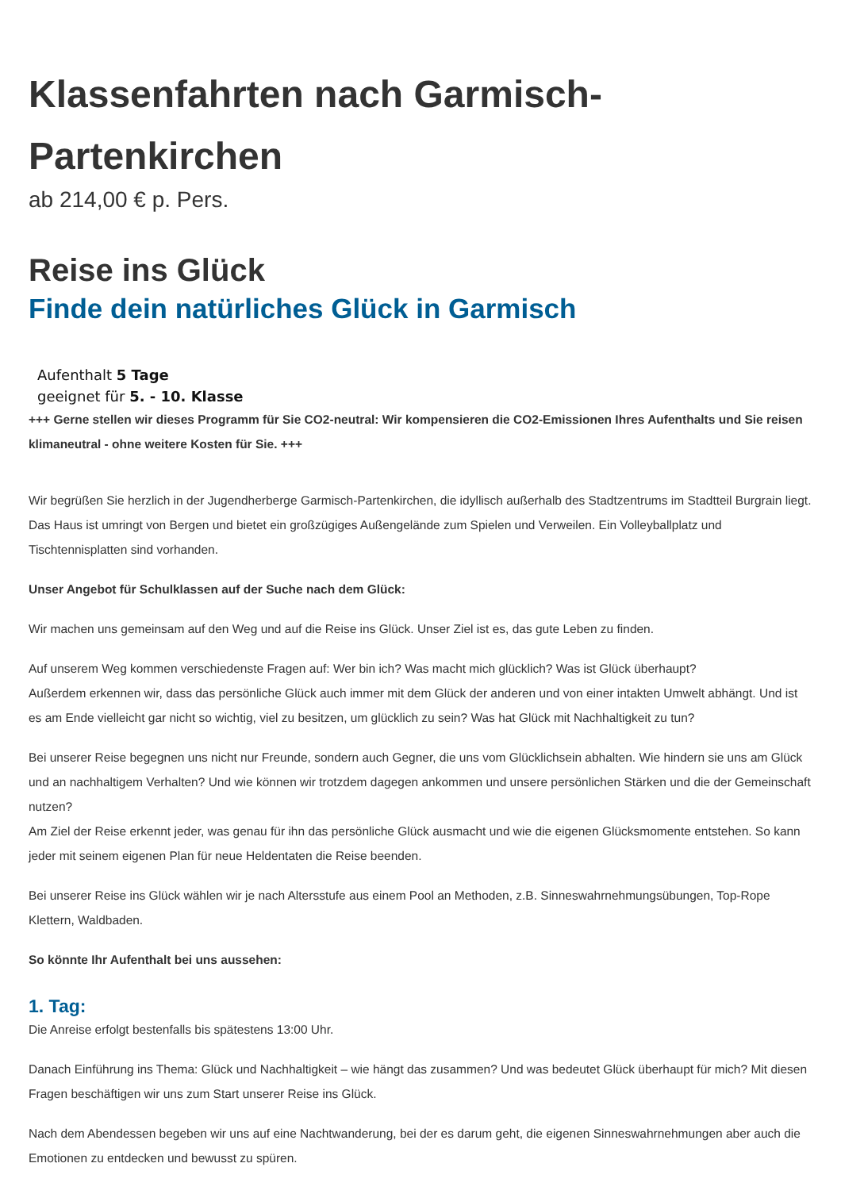Klassenfahrten nach Garmisch-Partenkirchen
ab 214,00 € p. Pers.
Reise ins Glück
Finde dein natürliches Glück in Garmisch
Aufenthalt 5 Tage
geeignet für 5. - 10. Klasse
+++ Gerne stellen wir dieses Programm für Sie CO2-neutral: Wir kompensieren die CO2-Emissionen Ihres Aufenthalts und Sie reisen klimaneutral - ohne weitere Kosten für Sie. +++
Wir begrüßen Sie herzlich in der Jugendherberge Garmisch-Partenkirchen, die idyllisch außerhalb des Stadtzentrums im Stadtteil Burgrain liegt. Das Haus ist umringt von Bergen und bietet ein großzügiges Außengelände zum Spielen und Verweilen. Ein Volleyballplatz und Tischtennisplatten sind vorhanden.
Unser Angebot für Schulklassen auf der Suche nach dem Glück:
Wir machen uns gemeinsam auf den Weg und auf die Reise ins Glück. Unser Ziel ist es, das gute Leben zu finden.
Auf unserem Weg kommen verschiedenste Fragen auf: Wer bin ich? Was macht mich glücklich? Was ist Glück überhaupt?
Außerdem erkennen wir, dass das persönliche Glück auch immer mit dem Glück der anderen und von einer intakten Umwelt abhängt. Und ist es am Ende vielleicht gar nicht so wichtig, viel zu besitzen, um glücklich zu sein? Was hat Glück mit Nachhaltigkeit zu tun?
Bei unserer Reise begegnen uns nicht nur Freunde, sondern auch Gegner, die uns vom Glücklichsein abhalten. Wie hindern sie uns am Glück und an nachhaltigem Verhalten? Und wie können wir trotzdem dagegen ankommen und unsere persönlichen Stärken und die der Gemeinschaft nutzen?
Am Ziel der Reise erkennt jeder, was genau für ihn das persönliche Glück ausmacht und wie die eigenen Glücksmomente entstehen. So kann jeder mit seinem eigenen Plan für neue Heldentaten die Reise beenden.
Bei unserer Reise ins Glück wählen wir je nach Altersstufe aus einem Pool an Methoden, z.B. Sinneswahrnehmungsübungen, Top-Rope Klettern, Waldbaden.
So könnte Ihr Aufenthalt bei uns aussehen:
1. Tag:
Die Anreise erfolgt bestenfalls bis spätestens 13:00 Uhr.
Danach Einführung ins Thema: Glück und Nachhaltigkeit – wie hängt das zusammen? Und was bedeutet Glück überhaupt für mich? Mit diesen Fragen beschäftigen wir uns zum Start unserer Reise ins Glück.
Nach dem Abendessen begeben wir uns auf eine Nachtwanderung, bei der es darum geht, die eigenen Sinneswahrnehmungen aber auch die Emotionen zu entdecken und bewusst zu spüren.